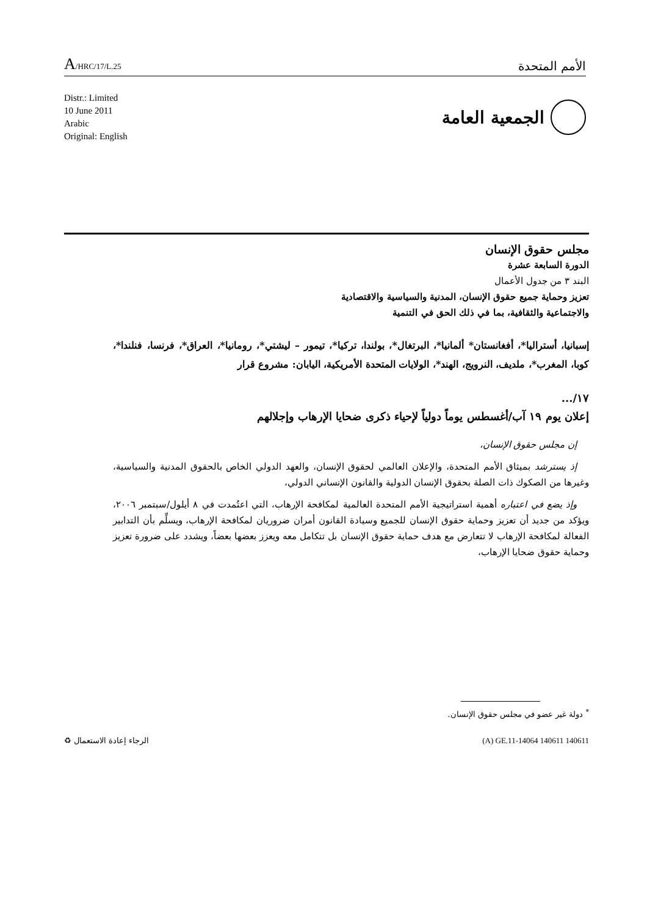A/HRC/17/L.25
الأمم المتحدة
Distr.: Limited
10 June 2011
Arabic
Original: English
الجمعية العامة
مجلس حقوق الإنسان
الدورة السابعة عشرة
البند ٣ من جدول الأعمال
تعزيز وحماية جميع حقوق الإنسان، المدنية والسياسية والاقتصادية
والاجتماعية والثقافية، بما في ذلك الحق في التنمية
إسبانيا، أستراليا*، أفغانستان* ألمانيا*، البرتغال*، بولندا، تركيا*، تيمور – ليشتي*، رومانيا*، العراق*، فرنسا، فنلندا*، كوبا، المغرب*، ملديف، النرويج، الهند*، الولايات المتحدة الأمريكية، اليابان: مشروع قرار
١٧/...
إعلان يوم ١٩ آب/أغسطس يوماً دولياً لإحياء ذكرى ضحايا الإرهاب وإجلالهم
إن مجلس حقوق الإنسان،
إذ يسترشد بميثاق الأمم المتحدة، والإعلان العالمي لحقوق الإنسان، والعهد الدولي الخاص بالحقوق المدنية والسياسية، وغيرها من الصكوك ذات الصلة بحقوق الإنسان الدولية والقانون الإنساني الدولي،
وإذ يضع في اعتباره أهمية استراتيجية الأمم المتحدة العالمية لمكافحة الإرهاب، التي اعتُمدت في ٨ أيلول/سبتمبر ٢٠٠٦، ويؤكد من جديد أن تعزيز وحماية حقوق الإنسان للجميع وسيادة القانون أمران ضروريان لمكافحة الإرهاب، ويسلِّم بأن التدابير الفعالة لمكافحة الإرهاب لا تتعارض مع هدف حماية حقوق الإنسان بل تتكامل معه ويعزز بعضها بعضاً، ويشدد على ضرورة تعزيز وحماية حقوق ضحايا الإرهاب،
<sup>*</sup> دولة غير عضو في مجلس حقوق الإنسان.
♻ الرجاء إعادة الاستعمال (A) GE.11-14064 140611 140611